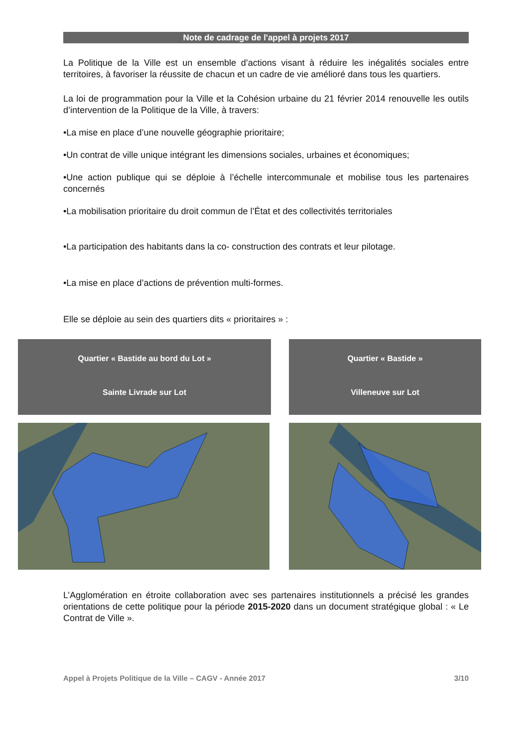Note de cadrage de l'appel à projets 2017
La Politique de la Ville est un ensemble d’actions visant à réduire les inégalités sociales entre territoires, à favoriser la réussite de chacun et un cadre de vie amélioré dans tous les quartiers.
La loi de programmation pour la Ville et la Cohésion urbaine du 21 février 2014 renouvelle les outils d’intervention de la Politique de la Ville, à travers:
•La mise en place d’une nouvelle géographie prioritaire;
•Un contrat de ville unique intégrant les dimensions sociales, urbaines et économiques;
•Une action publique qui se déploie à l’échelle intercommunale et mobilise tous les partenaires concernés
•La mobilisation prioritaire du droit commun de l’État et des collectivités territoriales
•La participation des habitants dans la co- construction des contrats et leur pilotage.
•La mise en place d’actions de prévention multi-formes.
Elle se déploie au sein des quartiers dits « prioritaires » :
Quartier « Bastide au bord du Lot »
Sainte Livrade sur Lot
Quartier « Bastide »
Villeneuve sur Lot
L’Agglomération en étroite collaboration avec ses partenaires institutionnels a précisé les grandes orientations de cette politique pour la période 2015-2020 dans un document stratégique global : « Le Contrat de Ville ».
Appel à Projets Politique de la Ville – CAGV - Année 2017 3/10